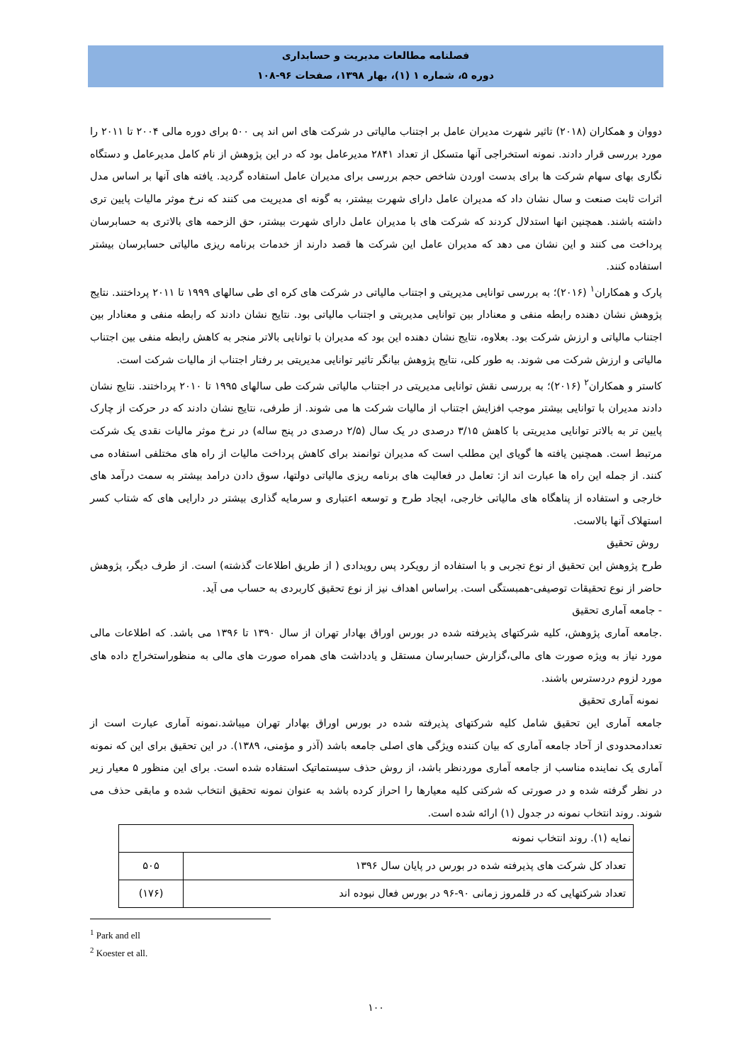فصلنامه مطالعات مدیریت و حسابداری
دوره ۵، شماره ۱ (۱)، بهار ۱۳۹۸، صفحات ۹۶-۱۰۸
دووان و همکاران (۲۰۱۸) تاثیر شهرت مدیران عامل بر اجتناب مالیاتی در شرکت های اس اند پی ۵۰۰ برای دوره مالی ۲۰۰۴ تا ۲۰۱۱ را مورد بررسی قرار دادند. نمونه استخراجی آنها متسکل از تعداد ۲۸۴۱ مدیرعامل بود که در این پژوهش از نام کامل مدیرعامل و دستگاه نگاری بهای سهام شرکت ها برای بدست اوردن شاخص حجم بررسی برای مدیران عامل استفاده گردید. یافته های آنها بر اساس مدل اثرات ثابت صنعت و سال نشان داد که مدیران عامل دارای شهرت بیشتر، به گونه ای مدیریت می کنند که نرخ موثر مالیات پایین تری داشته باشند. همچنین انها استدلال کردند که شرکت های با مدیران عامل دارای شهرت بیشتر، حق الزحمه های بالاتری به حسابرسان پرداخت می کنند و این نشان می دهد که مدیران عامل این شرکت ها قصد دارند از خدمات برنامه ریزی مالیاتی حسابرسان بیشتر استفاده کنند.
پارک و همکاران<sup>۱</sup> (۲۰۱۶)؛ به بررسی توانایی مدیریتی و اجتناب مالیاتی در شرکت های کره ای طی سالهای ۱۹۹۹ تا ۲۰۱۱ پرداختند. نتایج پژوهش نشان دهنده رابطه منفی و معنادار بین توانایی مدیریتی و اجتناب مالیاتی بود. نتایج نشان دادند که رابطه منفی و معنادار بین اجتناب مالیاتی و ارزش شرکت بود. بعلاوه، نتایج نشان دهنده این بود که مدیران با توانایی بالاتر منجر به کاهش رابطه منفی بین اجتناب مالیاتی و ارزش شرکت می شوند. به طور کلی، نتایج پژوهش بیانگر تاثیر توانایی مدیریتی بر رفتار اجتناب از مالیات شرکت است.
کاستر و همکاران<sup>۲</sup> (۲۰۱۶)؛ به بررسی نقش توانایی مدیریتی در اجتناب مالیاتی شرکت طی سالهای ۱۹۹۵ تا ۲۰۱۰ پرداختند. نتایج نشان دادند مدیران با توانایی بیشتر موجب افزایش اجتناب از مالیات شرکت ها می شوند. از طرفی، نتایج نشان دادند که در حرکت از چارک پایین تر به بالاتر توانایی مدیریتی با کاهش ۳/۱۵ درصدی در یک سال (۲/۵ درصدی در پنج ساله) در نرخ موثر مالیات نقدی یک شرکت مرتبط است. همچنین یافته ها گویای این مطلب است که مدیران توانمند برای کاهش پرداخت مالیات از راه های مختلفی استفاده می کنند. از جمله این راه ها عبارت اند از: تعامل در فعالیت های برنامه ریزی مالیاتی دولتها، سوق دادن درامد بیشتر به سمت درآمد های خارجی و استفاده از پناهگاه های مالیاتی خارجی، ایجاد طرح و توسعه اعتباری و سرمایه گذاری بیشتر در دارایی های که شتاب کسر استهلاک آنها بالاست.
روش تحقیق
طرح پژوهش این تحقیق از نوع تجربی و با استفاده از رویکرد پس رویدادی ( از طریق اطلاعات گذشته) است. از طرف دیگر، پژوهش حاضر از نوع تحقیقات توصیفی-همبستگی است. براساس اهداف نیز از نوع تحقیق کاربردی به حساب می آید.
- جامعه آماری تحقیق
.جامعه آماری پژوهش، کلیه شرکتهای پذیرفته شده در بورس اوراق بهادار تهران از سال ۱۳۹۰ تا ۱۳۹۶ می باشد. که اطلاعات مالی مورد نیاز به ویژه صورت های مالی،گزارش حسابرسان مستقل و یادداشت های همراه صورت های مالی به منظوراستخراج داده های مورد لزوم دردسترس باشند.
نمونه آماری تحقیق
جامعه آماری این تحقیق شامل کلیه شرکتهای پذیرفته شده در بورس اوراق بهادار تهران میباشد.نمونه آماری عبارت است از تعدادمحدودی از آحاد جامعه آماری که بیان کننده ویژگی های اصلی جامعه باشد (آذر و مؤمنی، ۱۳۸۹). در این تحقیق برای این که نمونه آماری یک نماینده مناسب از جامعه آماری موردنظر باشد، از روش حذف سیستماتیک استفاده شده است. برای این منظور ۵ معیار زیر در نظر گرفته شده و در صورتی که شرکتی کلیه معیارها را احراز کرده باشد به عنوان نمونه تحقیق انتخاب شده و مابقی حذف می شوند. روند انتخاب نمونه در جدول (۱) ارائه شده است.
| نمایه (۱). روند انتخاب نمونه | |
| --- | --- |
| تعداد کل شرکت های پذیرفته شده در بورس در پایان سال ۱۳۹۶ | ۵۰۵ |
| تعداد شرکتهایی که در قلمروز زمانی ۹۰-۹۶ در بورس فعال نبوده اند | (۱۷۶) |
<sup>1</sup> Park and ell
<sup>2</sup> Koester et all.
۱۰۰